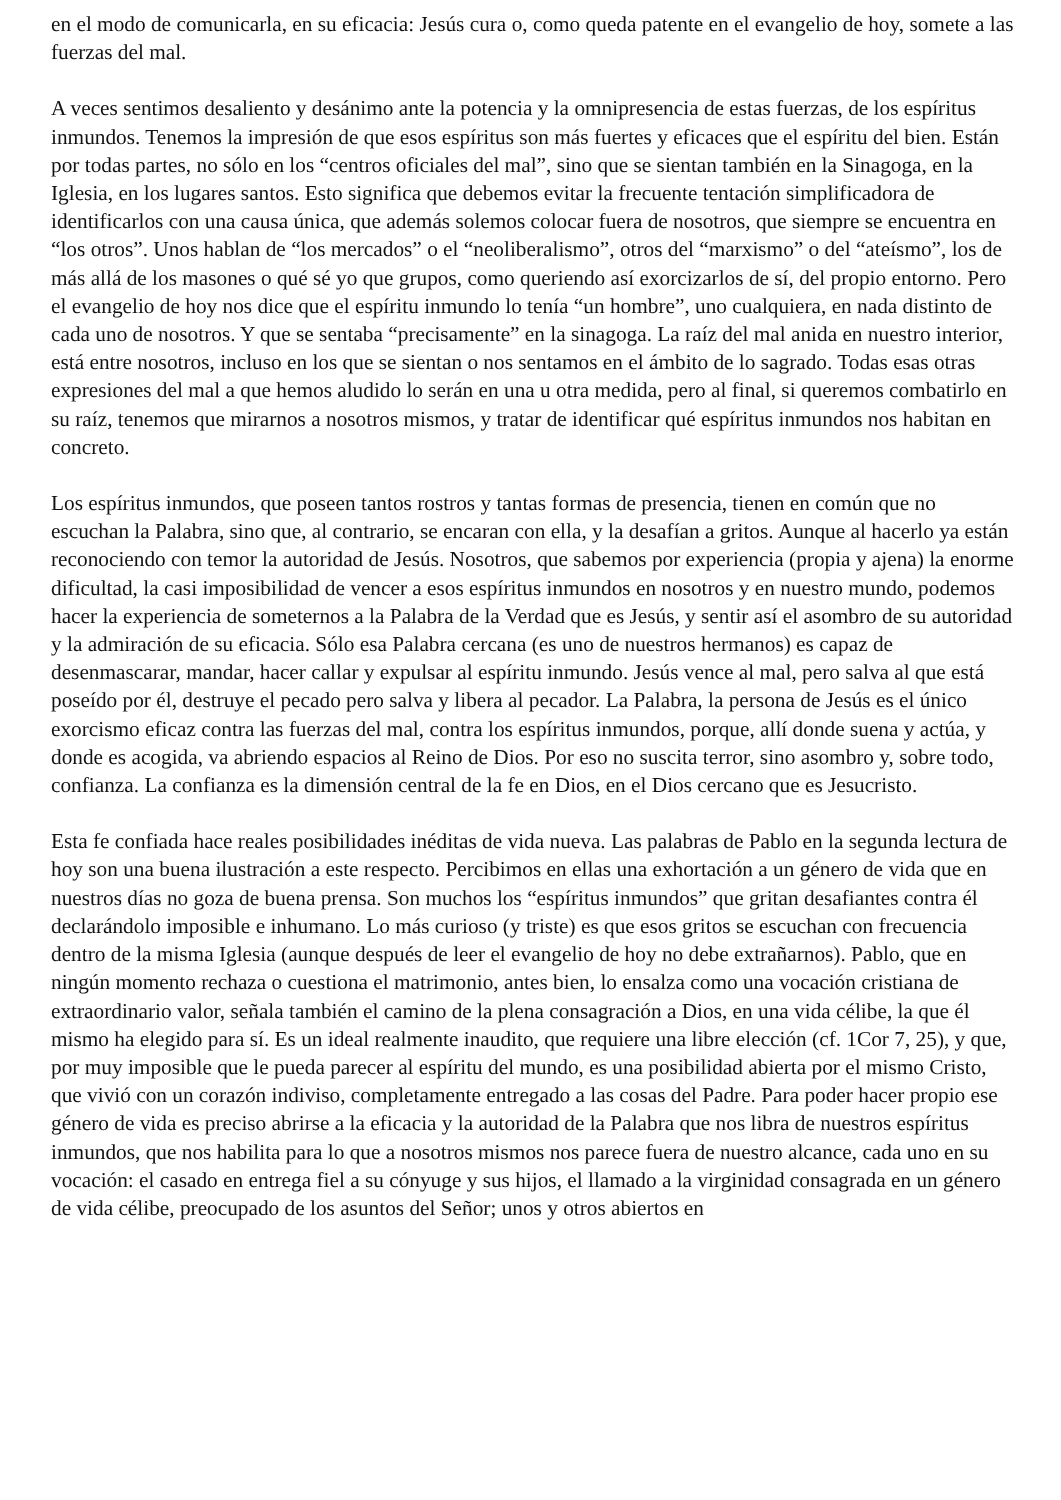en el modo de comunicarla, en su eficacia: Jesús cura o, como queda patente en el evangelio de hoy, somete a las fuerzas del mal.
A veces sentimos desaliento y desánimo ante la potencia y la omnipresencia de estas fuerzas, de los espíritus inmundos. Tenemos la impresión de que esos espíritus son más fuertes y eficaces que el espíritu del bien. Están por todas partes, no sólo en los “centros oficiales del mal”, sino que se sientan también en la Sinagoga, en la Iglesia, en los lugares santos. Esto significa que debemos evitar la frecuente tentación simplificadora de identificarlos con una causa única, que además solemos colocar fuera de nosotros, que siempre se encuentra en “los otros”. Unos hablan de “los mercados” o el “neoliberalismo”, otros del “marxismo” o del “ateísmo”, los de más allá de los masones o qué sé yo que grupos, como queriendo así exorcizarlos de sí, del propio entorno. Pero el evangelio de hoy nos dice que el espíritu inmundo lo tenía “un hombre”, uno cualquiera, en nada distinto de cada uno de nosotros. Y que se sentaba “precisamente” en la sinagoga. La raíz del mal anida en nuestro interior, está entre nosotros, incluso en los que se sientan o nos sentamos en el ámbito de lo sagrado. Todas esas otras expresiones del mal a que hemos aludido lo serán en una u otra medida, pero al final, si queremos combatirlo en su raíz, tenemos que mirarnos a nosotros mismos, y tratar de identificar qué espíritus inmundos nos habitan en concreto.
Los espíritus inmundos, que poseen tantos rostros y tantas formas de presencia, tienen en común que no escuchan la Palabra, sino que, al contrario, se encaran con ella, y la desafían a gritos. Aunque al hacerlo ya están reconociendo con temor la autoridad de Jesús. Nosotros, que sabemos por experiencia (propia y ajena) la enorme dificultad, la casi imposibilidad de vencer a esos espíritus inmundos en nosotros y en nuestro mundo, podemos hacer la experiencia de someternos a la Palabra de la Verdad que es Jesús, y sentir así el asombro de su autoridad y la admiración de su eficacia. Sólo esa Palabra cercana (es uno de nuestros hermanos) es capaz de desenmascarar, mandar, hacer callar y expulsar al espíritu inmundo. Jesús vence al mal, pero salva al que está poseído por él, destruye el pecado pero salva y libera al pecador. La Palabra, la persona de Jesús es el único exorcismo eficaz contra las fuerzas del mal, contra los espíritus inmundos, porque, allí donde suena y actúa, y donde es acogida, va abriendo espacios al Reino de Dios. Por eso no suscita terror, sino asombro y, sobre todo, confianza. La confianza es la dimensión central de la fe en Dios, en el Dios cercano que es Jesucristo.
Esta fe confiada hace reales posibilidades inéditas de vida nueva. Las palabras de Pablo en la segunda lectura de hoy son una buena ilustración a este respecto. Percibimos en ellas una exhortación a un género de vida que en nuestros días no goza de buena prensa. Son muchos los “espíritus inmundos” que gritan desafiantes contra él declarándolo imposible e inhumano. Lo más curioso (y triste) es que esos gritos se escuchan con frecuencia dentro de la misma Iglesia (aunque después de leer el evangelio de hoy no debe extrañarnos). Pablo, que en ningún momento rechaza o cuestiona el matrimonio, antes bien, lo ensalza como una vocación cristiana de extraordinario valor, señala también el camino de la plena consagración a Dios, en una vida célibe, la que él mismo ha elegido para sí. Es un ideal realmente inaudito, que requiere una libre elección (cf. 1Cor 7, 25), y que, por muy imposible que le pueda parecer al espíritu del mundo, es una posibilidad abierta por el mismo Cristo, que vivió con un corazón indiviso, completamente entregado a las cosas del Padre. Para poder hacer propio ese género de vida es preciso abrirse a la eficacia y la autoridad de la Palabra que nos libra de nuestros espíritus inmundos, que nos habilita para lo que a nosotros mismos nos parece fuera de nuestro alcance, cada uno en su vocación: el casado en entrega fiel a su cónyuge y sus hijos, el llamado a la virginidad consagrada en un género de vida célibe, preocupado de los asuntos del Señor; unos y otros abiertos en